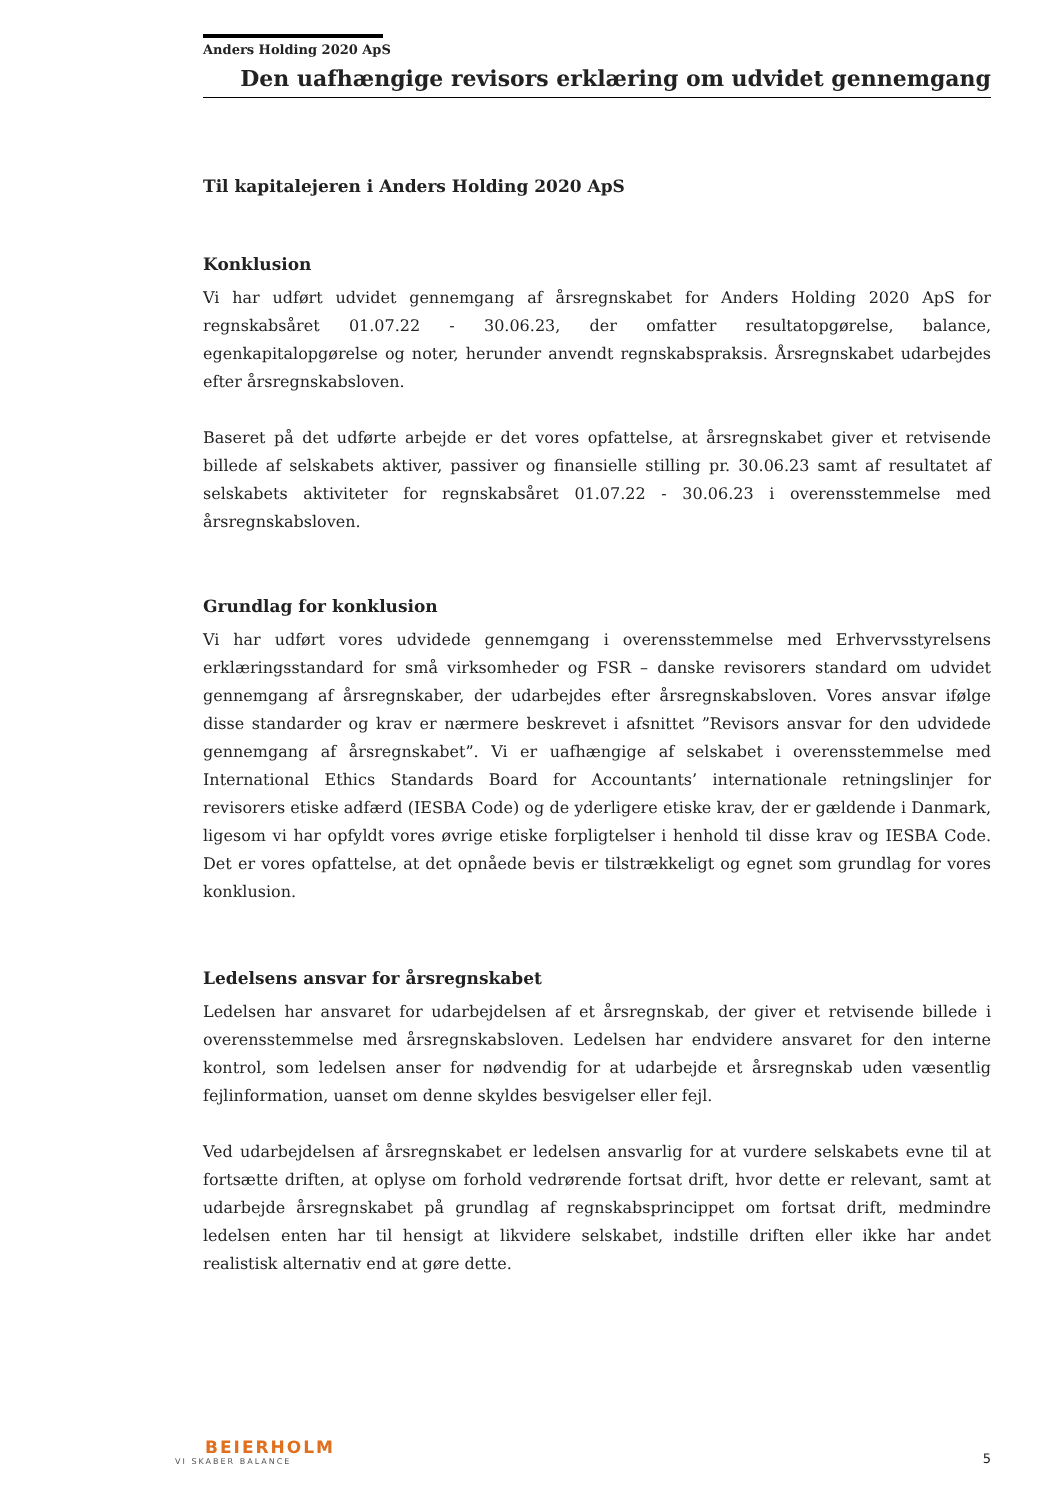Anders Holding 2020 ApS
Den uafhængige revisors erklæring om udvidet gennemgang
Til kapitalejeren i Anders Holding 2020 ApS
Konklusion
Vi har udført udvidet gennemgang af årsregnskabet for Anders Holding 2020 ApS for regnskabsåret 01.07.22 - 30.06.23, der omfatter resultatopgørelse, balance, egenkapitalopgørelse og noter, herunder anvendt regnskabspraksis. Årsregnskabet udarbejdes efter årsregnskabsloven.
Baseret på det udførte arbejde er det vores opfattelse, at årsregnskabet giver et retvisende billede af selskabets aktiver, passiver og finansielle stilling pr. 30.06.23 samt af resultatet af selskabets aktiviteter for regnskabsåret 01.07.22 - 30.06.23 i overensstemmelse med årsregnskabsloven.
Grundlag for konklusion
Vi har udført vores udvidede gennemgang i overensstemmelse med Erhvervsstyrelsens erklæringsstandard for små virksomheder og FSR – danske revisorers standard om udvidet gennemgang af årsregnskaber, der udarbejdes efter årsregnskabsloven. Vores ansvar ifølge disse standarder og krav er nærmere beskrevet i afsnittet ”Revisors ansvar for den udvidede gennemgang af årsregnskabet”. Vi er uafhængige af selskabet i overensstemmelse med International Ethics Standards Board for Accountants’ internationale retningslinjer for revisorers etiske adfærd (IESBA Code) og de yderligere etiske krav, der er gældende i Danmark, ligesom vi har opfyldt vores øvrige etiske forpligtelser i henhold til disse krav og IESBA Code. Det er vores opfattelse, at det opnåede bevis er tilstrækkeligt og egnet som grundlag for vores konklusion.
Ledelsens ansvar for årsregnskabet
Ledelsen har ansvaret for udarbejdelsen af et årsregnskab, der giver et retvisende billede i overensstemmelse med årsregnskabsloven. Ledelsen har endvidere ansvaret for den interne kontrol, som ledelsen anser for nødvendig for at udarbejde et årsregnskab uden væsentlig fejlinformation, uanset om denne skyldes besvigelser eller fejl.
Ved udarbejdelsen af årsregnskabet er ledelsen ansvarlig for at vurdere selskabets evne til at fortsætte driften, at oplyse om forhold vedrørende fortsat drift, hvor dette er relevant, samt at udarbejde årsregnskabet på grundlag af regnskabsprincippet om fortsat drift, medmindre ledelsen enten har til hensigt at likvidere selskabet, indstille driften eller ikke har andet realistisk alternativ end at gøre dette.
BEIERHOLM
VI SKABER BALANCE
5